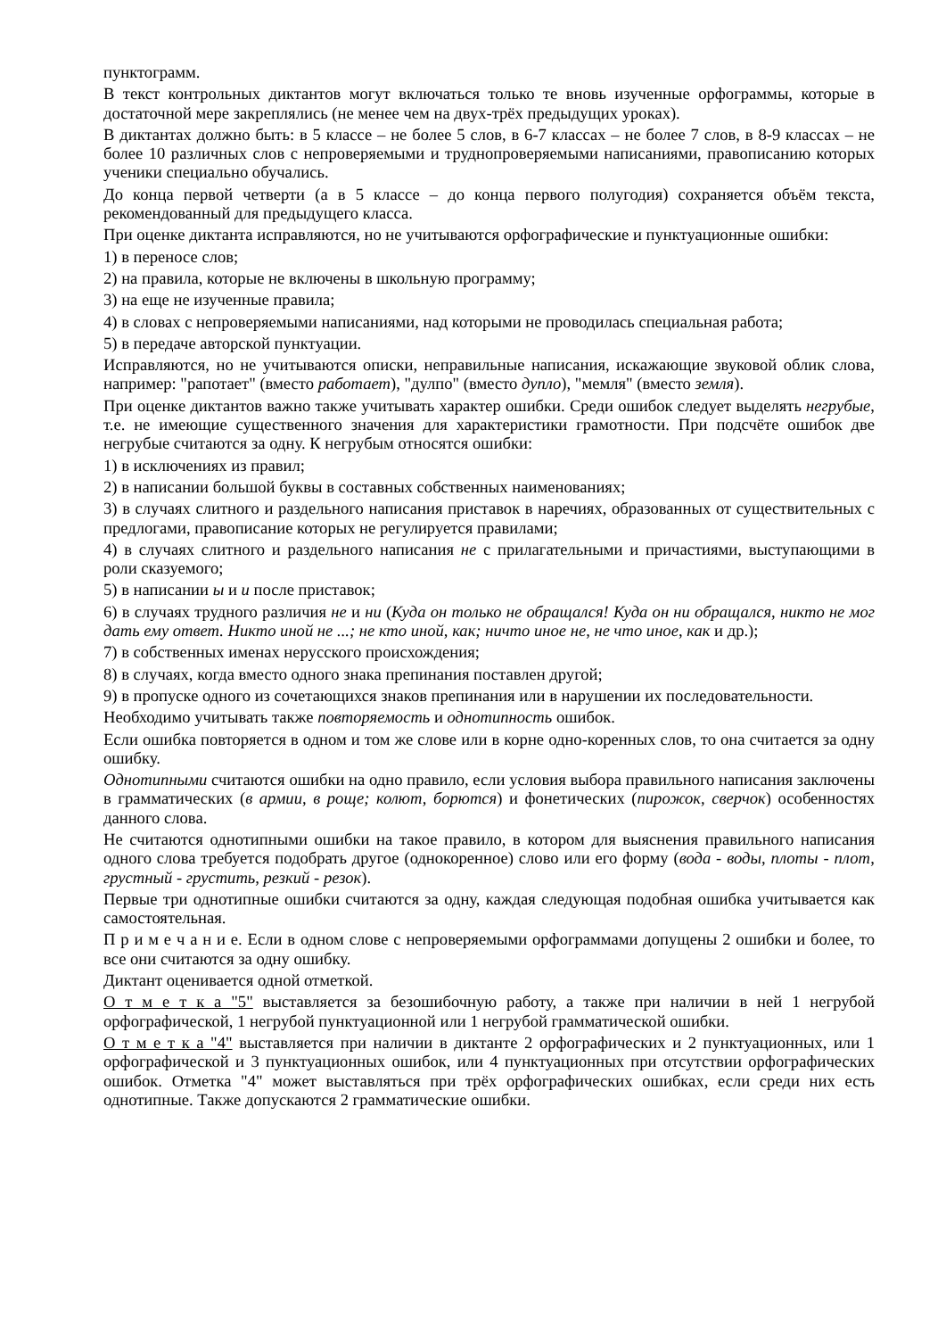пунктограмм.
В текст контрольных диктантов могут включаться только те вновь изученные орфограммы, которые в достаточной мере закреплялись (не менее чем на двух-трёх предыдущих уроках).
В диктантах должно быть: в 5 классе – не более 5 слов, в 6-7 классах – не более 7 слов, в 8-9 классах – не более 10 различных слов с непроверяемыми и труднопроверяемыми написаниями, правописанию которых ученики специально обучались.
До конца первой четверти (а в 5 классе – до конца первого полугодия) сохраняется объём текста, рекомендованный для предыдущего класса.
При оценке диктанта исправляются, но не учитываются орфографические и пунктуационные ошибки:
1) в переносе слов;
2) на правила, которые не включены в школьную программу;
3) на еще не изученные правила;
4) в словах с непроверяемыми написаниями, над которыми не проводилась специальная работа;
5) в передаче авторской пунктуации.
Исправляются, но не учитываются описки, неправильные написания, искажающие звуковой облик слова, например: "рапотает" (вместо работает), "дулпо" (вместо дупло), "мемля" (вместо земля).
При оценке диктантов важно также учитывать характер ошибки. Среди ошибок следует выделять негрубые, т.е. не имеющие существенного значения для характеристики грамотности. При подсчёте ошибок две негрубые считаются за одну. К негрубым относятся ошибки:
1) в исключениях из правил;
2) в написании большой буквы в составных собственных наименованиях;
3) в случаях слитного и раздельного написания приставок в наречиях, образованных от существительных с предлогами, правописание которых не регулируется правилами;
4) в случаях слитного и раздельного написания не с прилагательными и причастиями, выступающими в роли сказуемого;
5) в написании ы и и после приставок;
6) в случаях трудного различия не и ни (Куда он только не обращался! Куда он ни обращался, никто не мог дать ему ответ. Никто иной не ...; не кто иной, как; ничто иное не, не что иное, как и др.);
7) в собственных именах нерусского происхождения;
8) в случаях, когда вместо одного знака препинания поставлен другой;
9) в пропуске одного из сочетающихся знаков препинания или в нарушении их последовательности.
Необходимо учитывать также повторяемость и однотипность ошибок.
Если ошибка повторяется в одном и том же слове или в корне одно-коренных слов, то она считается за одну ошибку.
Однотипными считаются ошибки на одно правило, если условия выбора правильного написания заключены в грамматических (в армии, в роще; колют, борются) и фонетических (пирожок, сверчок) особенностях данного слова.
Не считаются однотипными ошибки на такое правило, в котором для выяснения правильного написания одного слова требуется подобрать другое (однокоренное) слово или его форму (вода - воды, плоты - плот, грустный - грустить, резкий - резок).
Первые три однотипные ошибки считаются за одну, каждая следующая подобная ошибка учитывается как самостоятельная.
П р и м е ч а н и е. Если в одном слове с непроверяемыми орфограммами допущены 2 ошибки и более, то все они считаются за одну ошибку.
Диктант оценивается одной отметкой.
О т м е т к а "5" выставляется за безошибочную работу, а также при наличии в ней 1 негрубой орфографической, 1 негрубой пунктуационной или 1 негрубой грамматической ошибки.
О т м е т к а "4" выставляется при наличии в диктанте 2 орфографических и 2 пунктуационных, или 1 орфографической и 3 пунктуационных ошибок, или 4 пунктуационных при отсутствии орфографических ошибок. Отметка "4" может выставляться при трёх орфографических ошибках, если среди них есть однотипные. Также допускаются 2 грамматические ошибки.